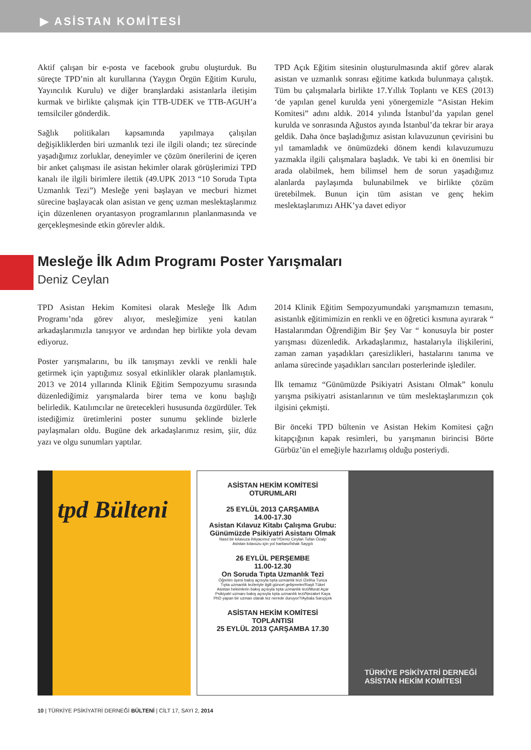▶ ASİSTAN KOMİTESİ
Aktif çalışan bir e-posta ve facebook grubu oluşturduk. Bu süreçte TPD’nin alt kurullarına (Yaygın Örgün Eğitim Kurulu, Yayıncılık Kurulu) ve diğer branşlardaki asistanlarla iletişim kurmak ve birlikte çalışmak için TTB-UDEK ve TTB-AGUH’a temsilciler gönderdik.
Sağlık politikaları kapsamında yapılmaya çalışılan değişikliklerden biri uzmanlık tezi ile ilgili olandı; tez sürecinde yaşadığımız zorluklar, deneyimler ve çözüm önerilerini de içeren bir anket çalışması ile asistan hekimler olarak görüşlerimizi TPD kanalı ile ilgili birimlere ilettik (49.UPK 2013 “10 Soruda Tıpta Uzmanlık Tezi”) Mesleğe yeni başlayan ve mecburi hizmet sürecine başlayacak olan asistan ve genç uzman meslektaşlarımız için düzenlenen oryantasyon programlarının planlanmasında ve gerçekleşmesinde etkin görevler aldık.
TPD Açık Eğitim sitesinin oluşturulmasında aktif görev alarak asistan ve uzmanlık sonrası eğitime katkıda bulunmaya çalıştık. Tüm bu çalışmalarla birlikte 17.Yıllık Toplantı ve KES (2013) ‘de yapılan genel kurulda yeni yönergemizle “Asistan Hekim Komitesi” adını aldık. 2014 yılında İstanbul’da yapılan genel kurulda ve sonrasında Ağustos ayında İstanbul’da tekrar bir araya geldik. Daha önce başladığımız asistan kılavuzunun çevirisini bu yıl tamamladık ve önümüzdeki dönem kendi kılavuzumuzu yazmakla ilgili çalışmalara başladık. Ve tabi ki en önemlisi bir arada olabilmek, hem bilimsel hem de sorun yaşadığımız alanlarda paylaşımda bulunabilmek ve birlikte çözüm üretebilmek. Bunun için tüm asistan ve genç hekim meslektaşlarımızı AHK’ya davet ediyor
Mesleğe İlk Adım Programı Poster Yarışmaları
Deniz Ceylan
TPD Asistan Hekim Komitesi olarak Mesleğe İlk Adım Programı’nda görev alıyor, mesleğimize yeni katılan arkadaşlarımızla tanışıyor ve ardından hep birlikte yola devam ediyoruz.
Poster yarışmalarını, bu ilk tanışmayı zevkli ve renkli hale getirmek için yaptığımız sosyal etkinlikler olarak planlamıştık. 2013 ve 2014 yıllarında Klinik Eğitim Sempozyumu sırasında düzenlediğimiz yarışmalarda birer tema ve konu başlığı belirledik. Katılımcılar ne üretecekleri hususunda özgürdüler. Tek istediğimiz üretimlerini poster sunumu şeklinde bizlerle paylaşmaları oldu. Bugüne dek arkadaşlarımız resim, şiir, düz yazı ve olgu sunumları yaptılar.
2014 Klinik Eğitim Sempozyumundaki yarışmamızın temasını, asistanlık eğitimimizin en renkli ve en öğretici kısmına ayırarak “ Hastalarımdan Öğrendiğim Bir Şey Var “ konusuyla bir poster yarışması düzenledik. Arkadaşlarımız, hastalarıyla ilişkilerini, zaman zaman yaşadıkları çaresizlikleri, hastalarını tanıma ve anlama sürecinde yaşadıkları sancıları posterlerinde işlediler.
İlk temamız “Günümüzde Psikiyatri Asistanı Olmak” konulu yarışma psikiyatri asistanlarının ve tüm meslektaşlarımızın çok ilgisini çekmişti.
Bir önceki TPD bültenin ve Asistan Hekim Komitesi çağrı kitapçığının kapak resimleri, bu yarışmanın birincisi Börte Gürbüz’ün el emeğiyle hazırlamış olduğu posteriydi.
tpd Bülteni
ASİSTAN HEKİM KOMİTESİ
OTURUMLARI
25 EYLÜL 2013 ÇARŞAMBA
14.00-17.30
Asistan Kılavuz Kitabı Çalışma Grubu: Günümüzde Psikiyatri Asistanı Olmak
Nasıl bir kılavuza ihtiyacımız var?/Deniz Ceylan Tufan Özalp
Asistan kılavuzu için yol haritası/İshak Saygılı
26 EYLÜL PERŞEMBE
11.00-12.30
On Soruda Tıpta Uzmanlık Tezi
Öğretim üyesi bakış açısıyla tıpta uzmanlık tezi /Zeliha Tunca
Tıpta uzmanlık tezleriyle ilgili güncel gelişmeler/Raşit Tükel
Asistan hekimlerin bakış açısıyla tıpta uzmanlık tezi/Murat Açar
Psikiyatri uzmanı bakış açısıyla tıpta uzmanlık tezi/Nezaket Kaya
PhD yapan bir uzman olarak tez nerede duruyor?/Aybala Sarıçiçek
ASİSTAN HEKİM KOMİTESİ
TOPLANTISI
25 EYLÜL 2013 ÇARŞAMBA 17.30
TÜRKİYE PSİKİYATRİ DERNEĞİ
ASİSTAN HEKİM KOMİTESİ
10 | TÜRKİYE PSİKİYATRİ DERNEĞİ BÜLTENİ | CİLT 17, SAYI 2, 2014